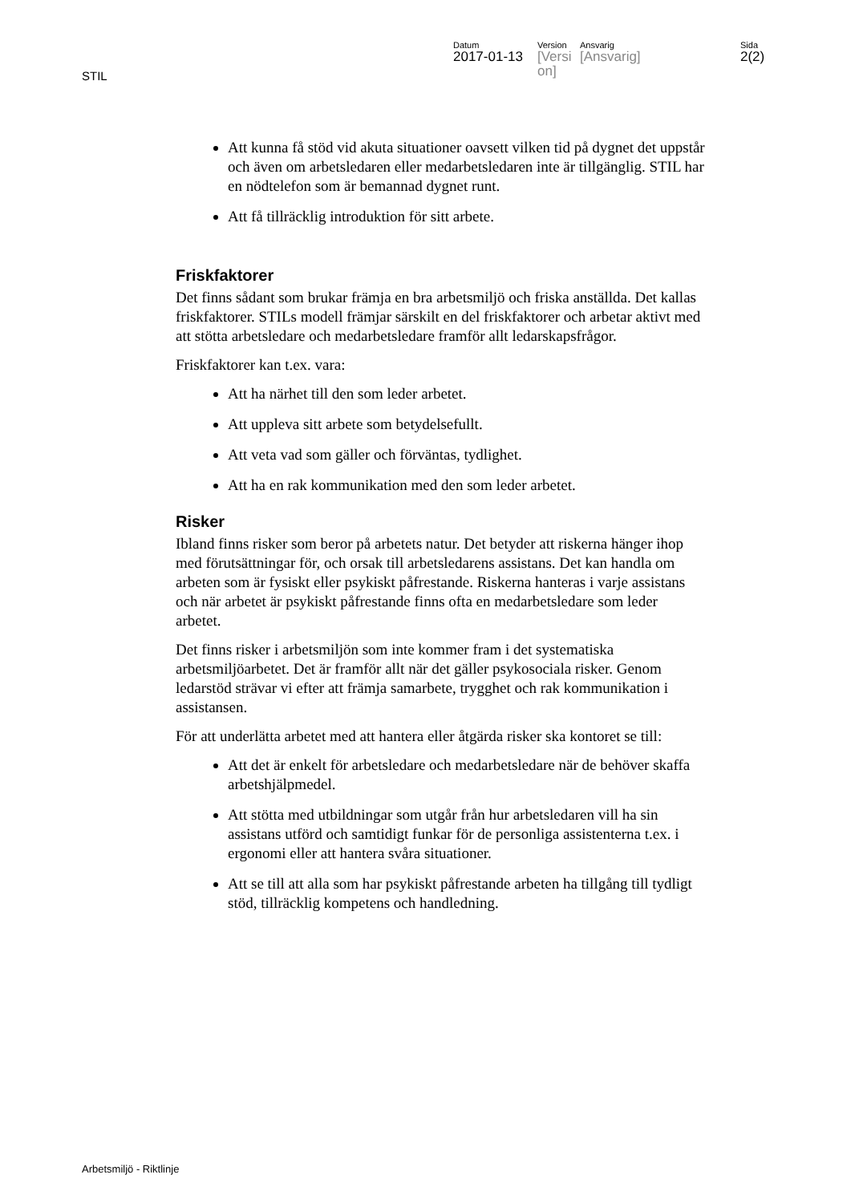STIL
Datum
2017-01-13
Version
[Versi on]
Ansvarig
[Ansvarig]
Sida
2(2)
Att kunna få stöd vid akuta situationer oavsett vilken tid på dygnet det uppstår och även om arbetsledaren eller medarbetsledaren inte är tillgänglig. STIL har en nödtelefon som är bemannad dygnet runt.
Att få tillräcklig introduktion för sitt arbete.
Friskfaktorer
Det finns sådant som brukar främja en bra arbetsmiljö och friska anställda. Det kallas friskfaktorer. STILs modell främjar särskilt en del friskfaktorer och arbetar aktivt med att stötta arbetsledare och medarbetsledare framför allt ledarskapsfrågor.
Friskfaktorer kan t.ex. vara:
Att ha närhet till den som leder arbetet.
Att uppleva sitt arbete som betydelsefullt.
Att veta vad som gäller och förväntas, tydlighet.
Att ha en rak kommunikation med den som leder arbetet.
Risker
Ibland finns risker som beror på arbetets natur. Det betyder att riskerna hänger ihop med förutsättningar för, och orsak till arbetsledarens assistans. Det kan handla om arbeten som är fysiskt eller psykiskt påfrestande. Riskerna hanteras i varje assistans och när arbetet är psykiskt påfrestande finns ofta en medarbetsledare som leder arbetet.
Det finns risker i arbetsmiljön som inte kommer fram i det systematiska arbetsmiljöarbetet. Det är framför allt när det gäller psykosociala risker. Genom ledarstöd strävar vi efter att främja samarbete, trygghet och rak kommunikation i assistansen.
För att underlätta arbetet med att hantera eller åtgärda risker ska kontoret se till:
Att det är enkelt för arbetsledare och medarbetsledare när de behöver skaffa arbetshjälpmedel.
Att stötta med utbildningar som utgår från hur arbetsledaren vill ha sin assistans utförd och samtidigt funkar för de personliga assistenterna t.ex. i ergonomi eller att hantera svåra situationer.
Att se till att alla som har psykiskt påfrestande arbeten ha tillgång till tydligt stöd, tillräcklig kompetens och handledning.
Arbetsmiljö - Riktlinje